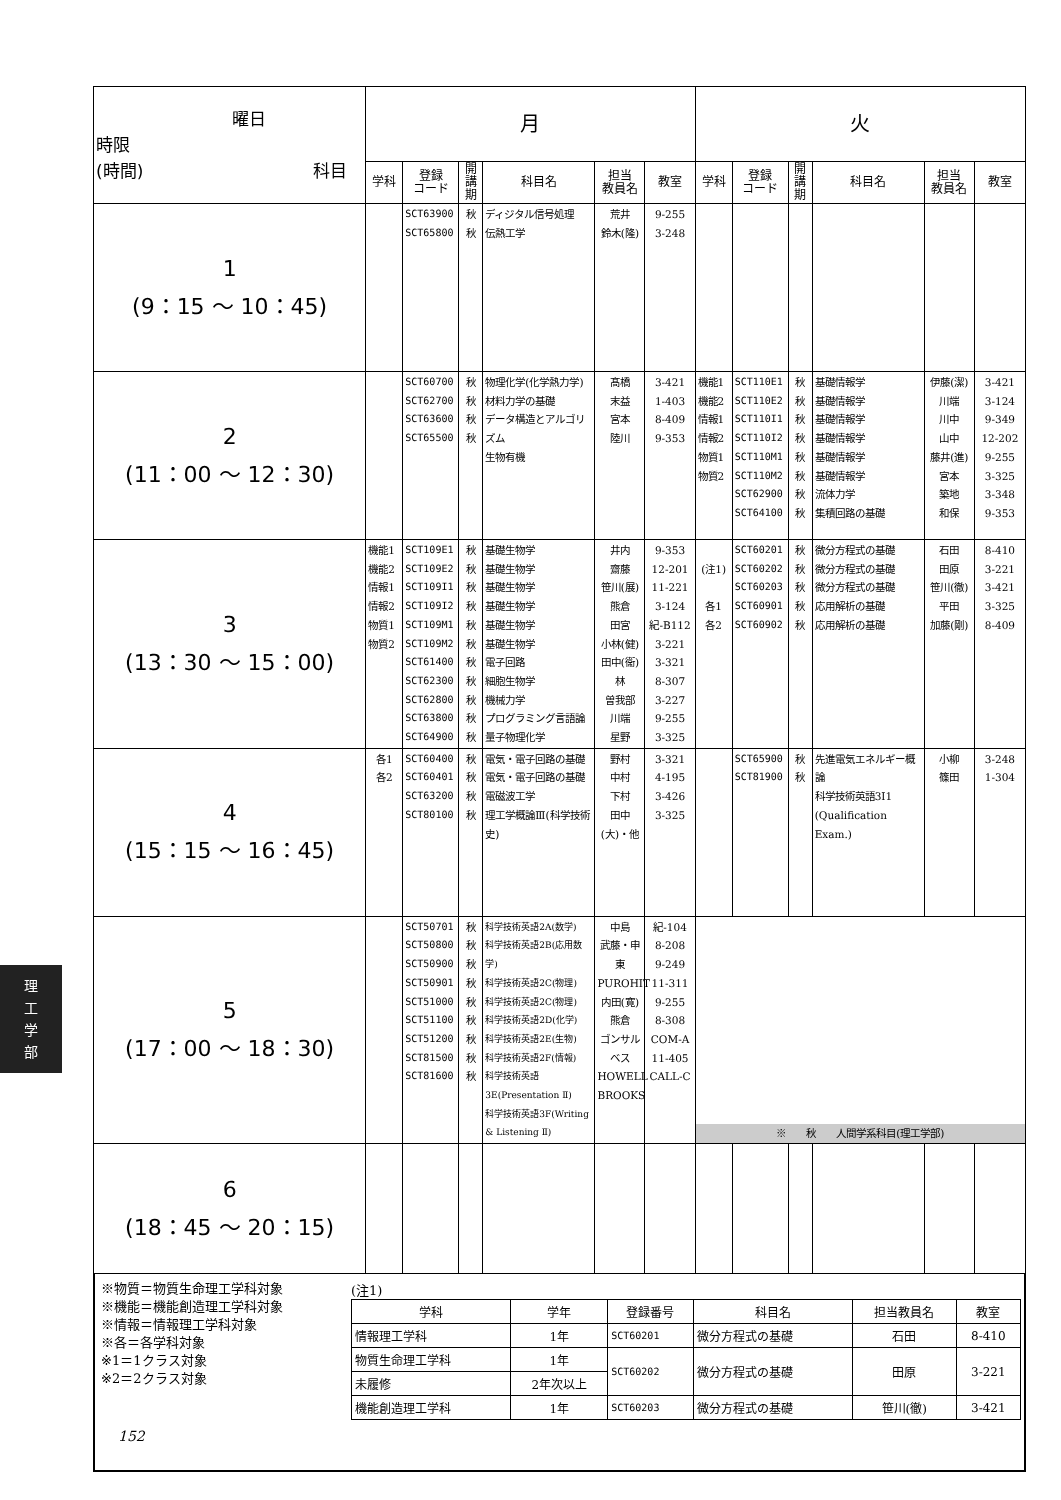| 曜日 時限 (時間) 科目 | 月 | | | | | | 火 | | | | | |
| --- | --- | --- | --- | --- | --- | --- | --- | --- | --- | --- | --- | --- |
| | 学科 | 登録 コード | 開講期 | 科目名 | 担当 教員名 | 教室 | 学科 | 登録 コード | 開講期 | 科目名 | 担当 教員名 | 教室 |
| 1 (9：15 ～ 10：45) | | SCT63900 SCT65800 | 秋 秋 | ディジタル信号処理 伝熱工学 | 荒井 鈴木(隆) | 9-255 3-248 | | | | | | |
| 2 (11：00 ～ 12：30) | | SCT60700 SCT62700 SCT63600 SCT65500 | 秋 秋 秋 秋 | 物理化学(化学熱力学) 材料力学の基礎 データ構造とアルゴリズム 生物有機 | 髙橋 末益 宮本 陸川 | 3-421 1-403 8-409 9-353 | 機能1 機能2 情報1 情報2 物質1 物質2 | SCT110E1 SCT110E2 SCT110I1 SCT110I2 SCT110M1 SCT110M2 SCT62900 SCT64100 | 秋 秋 秋 秋 秋 秋 秋 秋 | 基礎情報学 基礎情報学 基礎情報学 基礎情報学 基礎情報学 基礎情報学 流体力学 集積回路の基礎 | 伊藤(潔) 川端 川中 山中 藤井(進) 宮本 築地 和保 | 3-421 3-124 9-349 12-202 9-255 3-325 3-348 9-353 |
| 3 (13：30 ～ 15：00) | 機能1 機能2 情報1 情報2 物質1 物質2 | SCT109E1 SCT109E2 SCT109I1 SCT109I2 SCT109M1 SCT109M2 SCT61400 SCT62300 SCT62800 SCT63800 SCT64900 | 秋 秋 秋 秋 秋 秋 秋 秋 秋 秋 秋 | 基礎生物学 基礎生物学 基礎生物学 基礎生物学 基礎生物学 基礎生物学 電子回路 細胞生物学 機械力学 プログラミング言語論 量子物理化学 | 井内 齋藤 笹川(展) 熊倉 田宮 小林(健) 田中(衞) 林 曽我部 川端 星野 | 9-353 12-201 11-221 3-124 紀-B112 3-221 3-321 8-307 3-227 9-255 3-325 | (注1) 各1 各2 | SCT60201 SCT60202 SCT60203 SCT60901 SCT60902 | 秋 秋 秋 秋 秋 | 微分方程式の基礎 微分方程式の基礎 微分方程式の基礎 応用解析の基礎 応用解析の基礎 | 石田 田原 笹川(徹) 平田 加藤(剛) | 8-410 3-221 3-421 3-325 8-409 |
| 4 (15：15 ～ 16：45) | 各1 各2 | SCT60400 SCT60401 SCT63200 SCT80100 | 秋 秋 秋 秋 | 電気・電子回路の基礎 電気・電子回路の基礎 電磁波工学 理工学概論Ⅲ(科学技術史) | 野村 中村 下村 田中(大)・他 | 3-321 4-195 3-426 3-325 | | SCT65900 SCT81900 | 秋 秋 | 先進電気エネルギー概論 科学技術英語3I1 (Qualification Exam.) | 小柳 篠田 | 3-248 1-304 |
| 5 (17：00 ～ 18：30) | | SCT50701 SCT50800 SCT50900 SCT50901 SCT51000 SCT51100 SCT51200 SCT81500 SCT81600 | 秋 秋 秋 秋 秋 秋 秋 秋 秋 | 科学技術英語2A(数学) 科学技術英語2B(応用数学) 科学技術英語2C(物理) 科学技術英語2C(物理) 科学技術英語2D(化学) 科学技術英語2E(生物) 科学技術英語2F(情報) 科学技術英語3E(Presentation Ⅱ) 科学技術英語3F(Writing & Listening Ⅱ) | 中島 武藤・申 東 PUROHIT 内田(寛) 熊倉 ゴンサルベス HOWELL BROOKS | 紀-104 8-208 9-249 11-311 9-255 8-308 COM-A 11-405 CALL-C | ※ 秋 人間学系科目(理工学部) | | | | | |
| 6 (18：45 ～ 20：15) | | | | | | | | | | | | |
※物質＝物質生命理工学科対象
※機能＝機能創造理工学科対象
※情報＝情報理工学科対象
※各＝各学科対象
※1＝1クラス対象
※2＝2クラス対象
(注1)
| 学科 | 学年 | 登録番号 | 科目名 | 担当教員名 | 教室 |
| --- | --- | --- | --- | --- | --- |
| 情報理工学科 | 1年 | SCT60201 | 微分方程式の基礎 | 石田 | 8-410 |
| 物質生命理工学科 | 1年 | SCT60202 | 微分方程式の基礎 | 田原 | 3-221 |
| 未履修 | 2年次以上 | | | | |
| 機能創造理工学科 | 1年 | SCT60203 | 微分方程式の基礎 | 笹川(徹) | 3-421 |
理
工
学
部
152